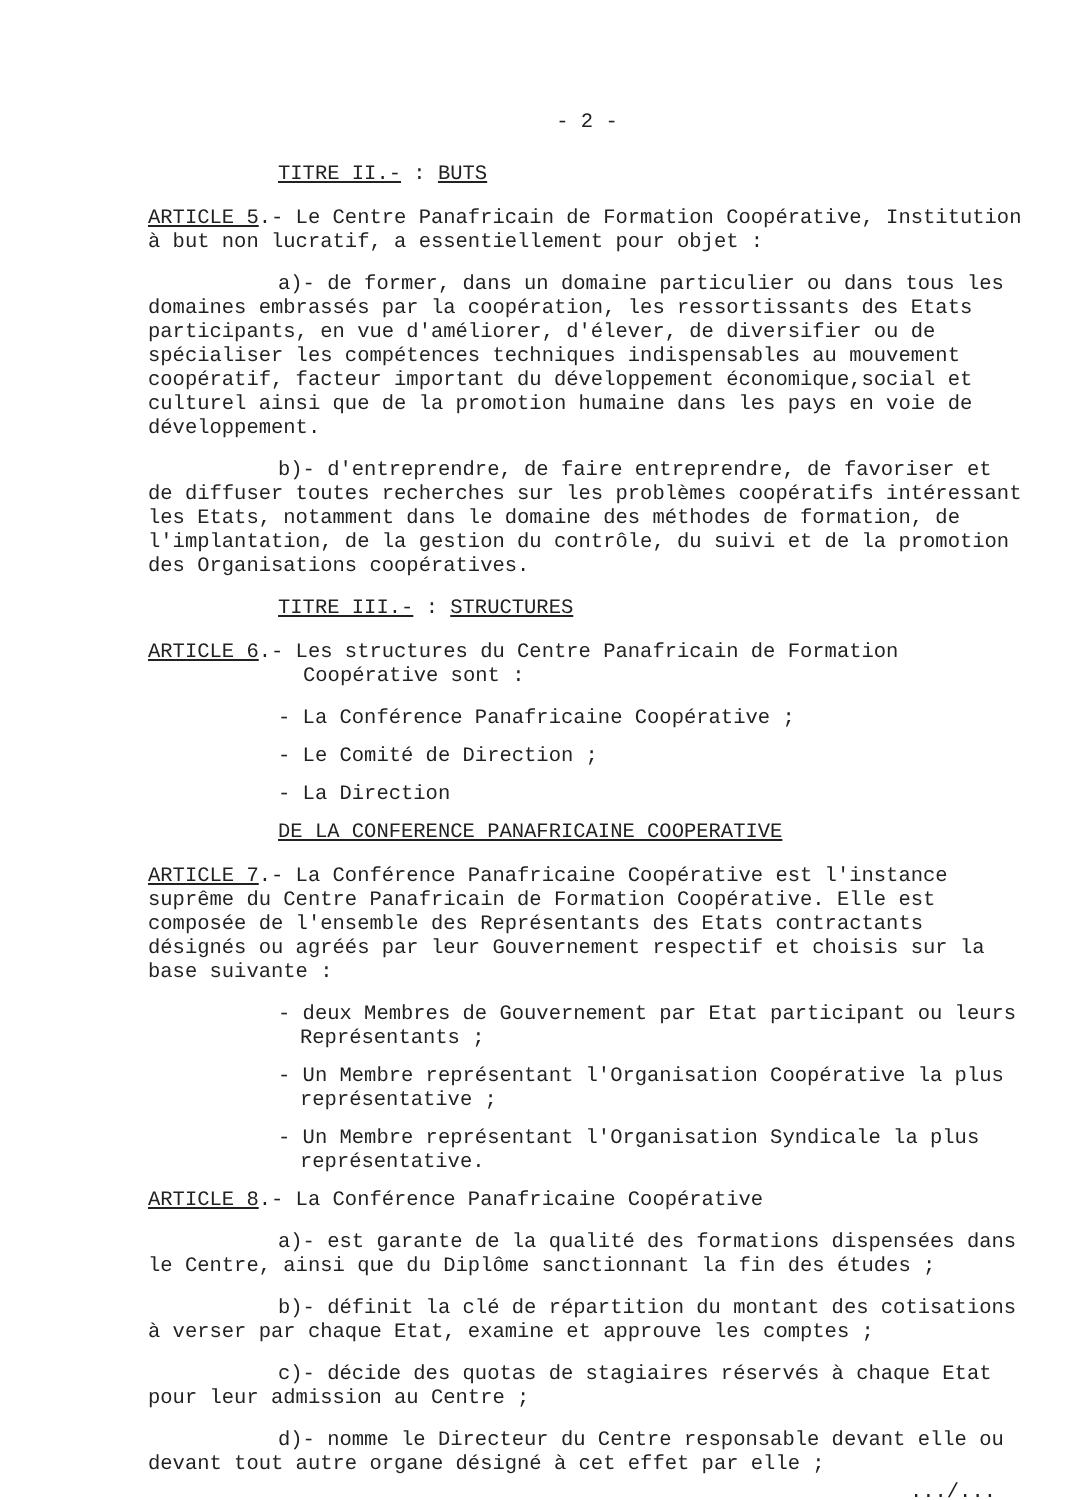- 2 -
TITRE II.- : BUTS
ARTICLE 5.- Le Centre Panafricain de Formation Coopérative, Institution à but non lucratif, a essentiellement pour objet :
a)- de former, dans un domaine particulier ou dans tous les domaines embrassés par la coopération, les ressortissants des Etats participants, en vue d'améliorer, d'élever, de diversifier ou de spécialiser les compétences techniques indispensables au mouvement coopératif, facteur important du développement économique,social et culturel ainsi que de la promotion humaine dans les pays en voie de développement.
b)- d'entreprendre, de faire entreprendre, de favoriser et de diffuser toutes recherches sur les problèmes coopératifs intéressant les Etats, notamment dans le domaine des méthodes de formation, de l'implantation, de la gestion du contrôle, du suivi et de la promotion des Organisations coopératives.
TITRE III.- : STRUCTURES
ARTICLE 6.- Les structures du Centre Panafricain de Formation
Coopérative sont :
- La Conférence Panafricaine Coopérative ;
- Le Comité de Direction ;
- La Direction
DE LA CONFERENCE PANAFRICAINE COOPERATIVE
ARTICLE 7.- La Conférence Panafricaine Coopérative est l'instance suprême du Centre Panafricain de Formation Coopérative. Elle est composée de l'ensemble des Représentants des Etats contractants désignés ou agréés par leur Gouvernement respectif et choisis sur la base suivante :
- deux Membres de Gouvernement par Etat participant ou leurs Représentants ;
- Un Membre représentant l'Organisation Coopérative la plus représentative ;
- Un Membre représentant l'Organisation Syndicale la plus représentative.
ARTICLE 8.- La Conférence Panafricaine Coopérative
a)- est garante de la qualité des formations dispensées dans le Centre, ainsi que du Diplôme sanctionnant la fin des études ;
b)- définit la clé de répartition du montant des cotisations à verser par chaque Etat, examine et approuve les comptes ;
c)- décide des quotas de stagiaires réservés à chaque Etat pour leur admission au Centre ;
d)- nomme le Directeur du Centre responsable devant elle ou devant tout autre organe désigné à cet effet par elle ;
.../...